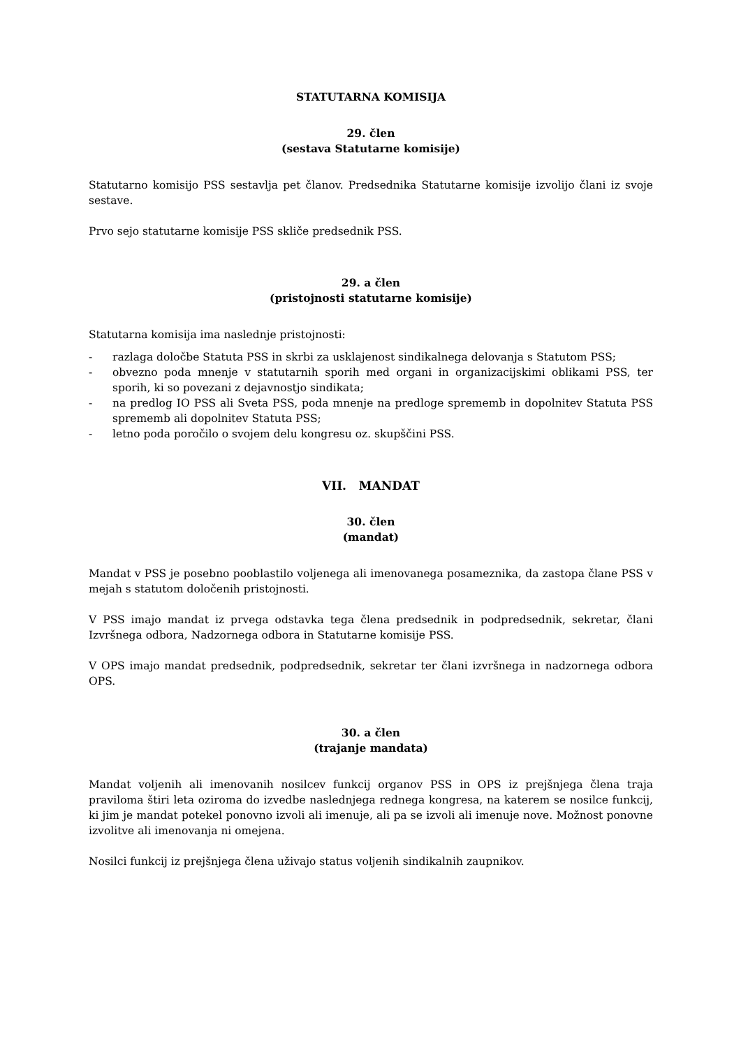STATUTARNA KOMISIJA
29. člen
(sestava Statutarne komisije)
Statutarno komisijo PSS sestavlja pet članov. Predsednika Statutarne komisije izvolijo člani iz svoje sestave.
Prvo sejo statutarne komisije PSS skliče predsednik PSS.
29. a člen
(pristojnosti statutarne komisije)
Statutarna komisija ima naslednje pristojnosti:
- razlaga določbe Statuta PSS in skrbi za usklajenost sindikalnega delovanja s Statutom PSS;
- obvezno poda mnenje v statutarnih sporih med organi in organizacijskimi oblikami PSS, ter sporih, ki so povezani z dejavnostjo sindikata;
- na predlog IO PSS ali Sveta PSS, poda mnenje na predloge sprememb in dopolnitev Statuta PSS sprememb ali dopolnitev Statuta PSS;
- letno poda poročilo o svojem delu kongresu oz. skupščini PSS.
VII. MANDAT
30. člen
(mandat)
Mandat v PSS je posebno pooblastilo voljenega ali imenovanega posameznika, da zastopa člane PSS v mejah s statutom določenih pristojnosti.
V PSS imajo mandat iz prvega odstavka tega člena predsednik in podpredsednik, sekretar, člani Izvršnega odbora, Nadzornega odbora in Statutarne komisije PSS.
V OPS imajo mandat predsednik, podpredsednik, sekretar ter člani izvršnega in nadzornega odbora OPS.
30. a člen
(trajanje mandata)
Mandat voljenih ali imenovanih nosilcev funkcij organov PSS in OPS iz prejšnjega člena traja praviloma štiri leta oziroma do izvedbe naslednjega rednega kongresa, na katerem se nosilce funkcij, ki jim je mandat potekel ponovno izvoli ali imenuje, ali pa se izvoli ali imenuje nove. Možnost ponovne izvolitve ali imenovanja ni omejena.
Nosilci funkcij iz prejšnjega člena uživajo status voljenih sindikalnih zaupnikov.